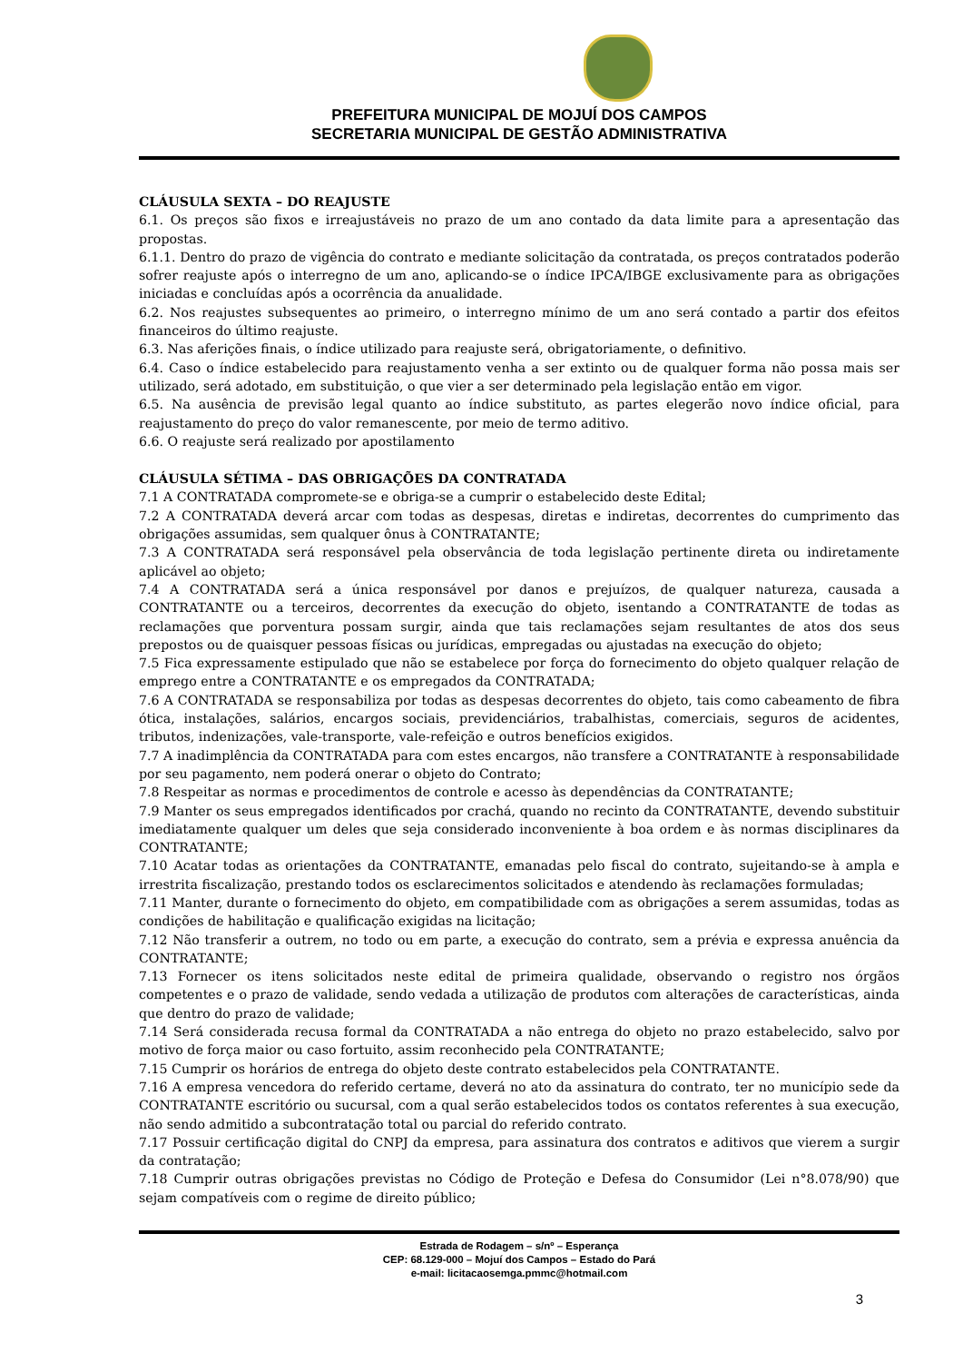PREFEITURA MUNICIPAL DE MOJUÍ DOS CAMPOS
SECRETARIA MUNICIPAL DE GESTÃO ADMINISTRATIVA
CLÁUSULA SEXTA – DO REAJUSTE
6.1. Os preços são fixos e irreajustáveis no prazo de um ano contado da data limite para a apresentação das propostas.
6.1.1. Dentro do prazo de vigência do contrato e mediante solicitação da contratada, os preços contratados poderão sofrer reajuste após o interregno de um ano, aplicando-se o índice IPCA/IBGE exclusivamente para as obrigações iniciadas e concluídas após a ocorrência da anualidade.
6.2. Nos reajustes subsequentes ao primeiro, o interregno mínimo de um ano será contado a partir dos efeitos financeiros do último reajuste.
6.3. Nas aferições finais, o índice utilizado para reajuste será, obrigatoriamente, o definitivo.
6.4. Caso o índice estabelecido para reajustamento venha a ser extinto ou de qualquer forma não possa mais ser utilizado, será adotado, em substituição, o que vier a ser determinado pela legislação então em vigor.
6.5. Na ausência de previsão legal quanto ao índice substituto, as partes elegerão novo índice oficial, para reajustamento do preço do valor remanescente, por meio de termo aditivo.
6.6. O reajuste será realizado por apostilamento
CLÁUSULA SÉTIMA – DAS OBRIGAÇÕES DA CONTRATADA
7.1 A CONTRATADA compromete-se e obriga-se a cumprir o estabelecido deste Edital;
7.2 A CONTRATADA deverá arcar com todas as despesas, diretas e indiretas, decorrentes do cumprimento das obrigações assumidas, sem qualquer ônus à CONTRATANTE;
7.3 A CONTRATADA será responsável pela observância de toda legislação pertinente direta ou indiretamente aplicável ao objeto;
7.4 A CONTRATADA será a única responsável por danos e prejuízos, de qualquer natureza, causada a CONTRATANTE ou a terceiros, decorrentes da execução do objeto, isentando a CONTRATANTE de todas as reclamações que porventura possam surgir, ainda que tais reclamações sejam resultantes de atos dos seus prepostos ou de quaisquer pessoas físicas ou jurídicas, empregadas ou ajustadas na execução do objeto;
7.5 Fica expressamente estipulado que não se estabelece por força do fornecimento do objeto qualquer relação de emprego entre a CONTRATANTE e os empregados da CONTRATADA;
7.6 A CONTRATADA se responsabiliza por todas as despesas decorrentes do objeto, tais como cabeamento de fibra ótica, instalações, salários, encargos sociais, previdenciários, trabalhistas, comerciais, seguros de acidentes, tributos, indenizações, vale-transporte, vale-refeição e outros benefícios exigidos.
7.7 A inadimplência da CONTRATADA para com estes encargos, não transfere a CONTRATANTE à responsabilidade por seu pagamento, nem poderá onerar o objeto do Contrato;
7.8 Respeitar as normas e procedimentos de controle e acesso às dependências da CONTRATANTE;
7.9 Manter os seus empregados identificados por crachá, quando no recinto da CONTRATANTE, devendo substituir imediatamente qualquer um deles que seja considerado inconveniente à boa ordem e às normas disciplinares da CONTRATANTE;
7.10 Acatar todas as orientações da CONTRATANTE, emanadas pelo fiscal do contrato, sujeitando-se à ampla e irrestrita fiscalização, prestando todos os esclarecimentos solicitados e atendendo às reclamações formuladas;
7.11 Manter, durante o fornecimento do objeto, em compatibilidade com as obrigações a serem assumidas, todas as condições de habilitação e qualificação exigidas na licitação;
7.12 Não transferir a outrem, no todo ou em parte, a execução do contrato, sem a prévia e expressa anuência da CONTRATANTE;
7.13 Fornecer os itens solicitados neste edital de primeira qualidade, observando o registro nos órgãos competentes e o prazo de validade, sendo vedada a utilização de produtos com alterações de características, ainda que dentro do prazo de validade;
7.14 Será considerada recusa formal da CONTRATADA a não entrega do objeto no prazo estabelecido, salvo por motivo de força maior ou caso fortuito, assim reconhecido pela CONTRATANTE;
7.15 Cumprir os horários de entrega do objeto deste contrato estabelecidos pela CONTRATANTE.
7.16 A empresa vencedora do referido certame, deverá no ato da assinatura do contrato, ter no município sede da CONTRATANTE escritório ou sucursal, com a qual serão estabelecidos todos os contatos referentes à sua execução, não sendo admitido a subcontratação total ou parcial do referido contrato.
7.17 Possuir certificação digital do CNPJ da empresa, para assinatura dos contratos e aditivos que vierem a surgir da contratação;
7.18 Cumprir outras obrigações previstas no Código de Proteção e Defesa do Consumidor (Lei n°8.078/90) que sejam compatíveis com o regime de direito público;
Estrada de Rodagem – s/nº – Esperança
CEP: 68.129-000 – Mojuí dos Campos – Estado do Pará
e-mail: licitacaosemga.pmmc@hotmail.com
3